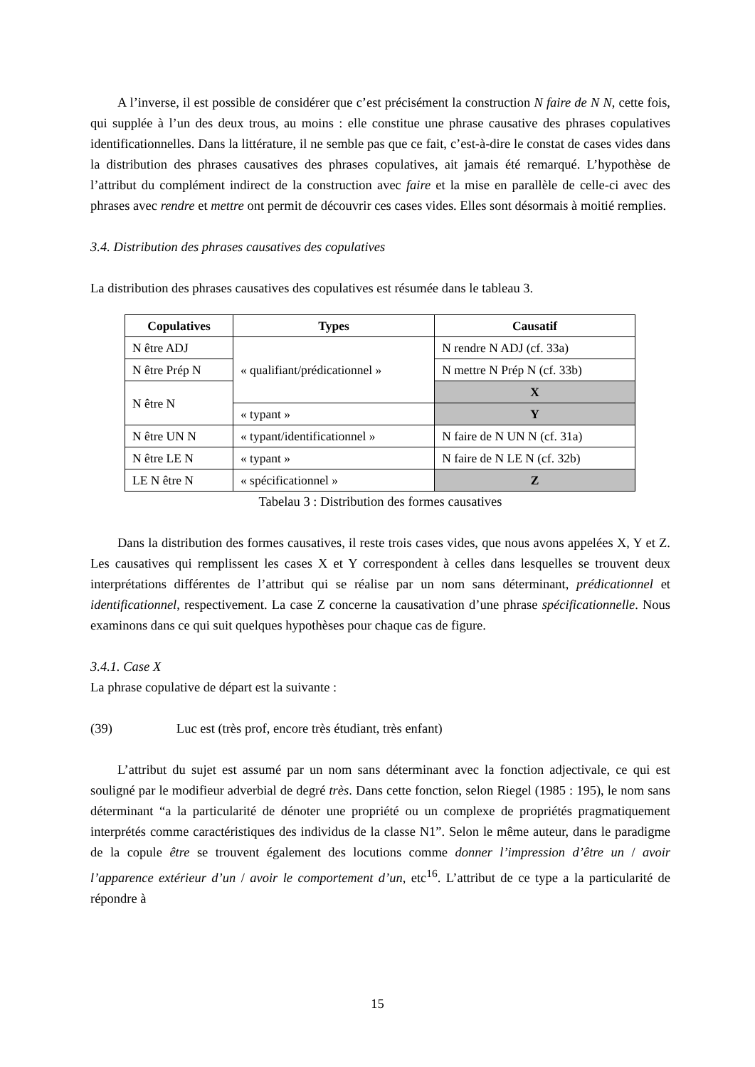A l’inverse, il est possible de considérer que c’est précisément la construction N faire de N N, cette fois, qui supplée à l’un des deux trous, au moins : elle constitue une phrase causative des phrases copulatives identificationnelles. Dans la littérature, il ne semble pas que ce fait, c’est-à-dire le constat de cases vides dans la distribution des phrases causatives des phrases copulatives, ait jamais été remarqué. L’hypothèse de l’attribut du complément indirect de la construction avec faire et la mise en parallèle de celle-ci avec des phrases avec rendre et mettre ont permit de découvrir ces cases vides. Elles sont désormais à moitié remplies.
3.4. Distribution des phrases causatives des copulatives
La distribution des phrases causatives des copulatives est résumée dans le tableau 3.
| Copulatives | Types | Causatif |
| --- | --- | --- |
| N être ADJ | « qualifiant/prédicationnel » | N rendre N ADJ (cf. 33a) |
| N être Prép N | | N mettre N Prép N (cf. 33b) |
| N être N | | X |
| | « typant » | Y |
| N être UN N | « typant/identificationnel » | N faire de N UN N (cf. 31a) |
| N être LE N | « typant » | N faire de N LE N (cf. 32b) |
| LE N être N | « spécificationnel » | Z |
Tabelau 3 : Distribution des formes causatives
Dans la distribution des formes causatives, il reste trois cases vides, que nous avons appelées X, Y et Z. Les causatives qui remplissent les cases X et Y correspondent à celles dans lesquelles se trouvent deux interprétations différentes de l’attribut qui se réalise par un nom sans déterminant, prédicationnel et identificationnel, respectivement. La case Z concerne la causativation d’une phrase spécificationnelle. Nous examinons dans ce qui suit quelques hypothèses pour chaque cas de figure.
3.4.1. Case X
La phrase copulative de départ est la suivante :
(39) Luc est (très prof, encore très étudiant, très enfant)
L’attribut du sujet est assumé par un nom sans déterminant avec la fonction adjectivale, ce qui est souligné par le modifieur adverbial de degré très. Dans cette fonction, selon Riegel (1985 : 195), le nom sans déterminant “a la particularité de dénoter une propriété ou un complexe de propriétés pragmatiquement interprétés comme caractéristiques des individus de la classe N1”. Selon le même auteur, dans le paradigme de la copule être se trouvent également des locutions comme donner l’impression d’être un / avoir l’apparence extérieur d’un / avoir le comportement d’un, etc<sup>16</sup>. L’attribut de ce type a la particularité de répondre à
15